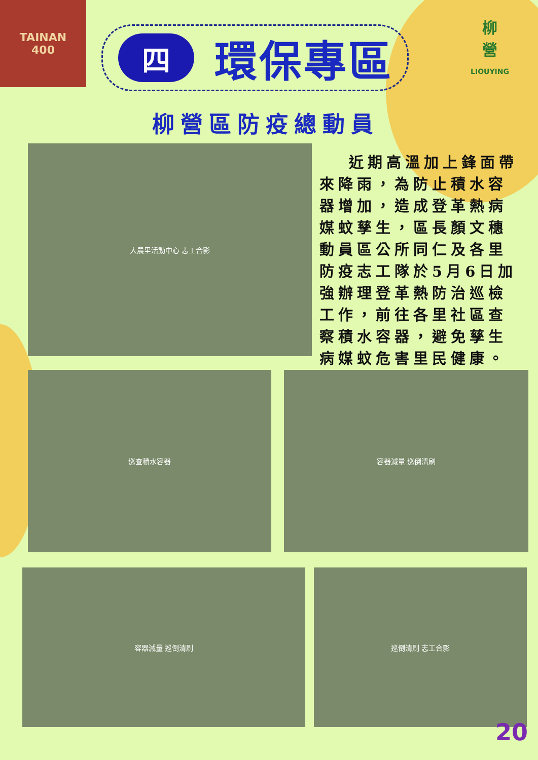TAINAN
400
柳
營
LIOUYING
四
環保專區
柳營區防疫總動員
大農里活動中心 志工合影
近期高溫加上鋒面帶來降雨，為防止積水容器增加，造成登革熱病媒蚊孳生，區長顏文穗動員區公所同仁及各里防疫志工隊於5月6日加強辦理登革熱防治巡檢工作，前往各里社區查察積水容器，避免孳生病媒蚊危害里民健康。
巡查積水容器 容器減量 巡倒清刷
容器減量 巡倒清刷 巡倒清刷 志工合影
20